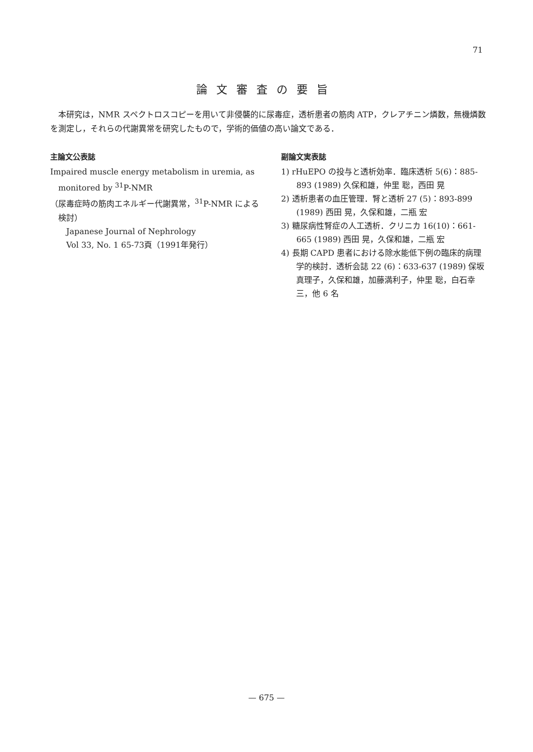71
論文審査の要旨
本研究は，NMR スペクトロスコピーを用いて非侵襲的に尿毒症，透析患者の筋肉 ATP，クレアチニン燐数，無機燐数を測定し，それらの代謝異常を研究したもので，学術的価値の高い論文である．
主論文公表誌
Impaired muscle energy metabolism in uremia, as monitored by <sup>31</sup>P-NMR
（尿毒症時の筋肉エネルギー代謝異常，<sup>31</sup>P-NMR による検討）
Japanese Journal of Nephrology
Vol 33, No. 1 65-73頁（1991年発行）
副論文実表誌
1) rHuEPO の投与と透析効率．臨床透析 5(6)：885-893 (1989) 久保和雄，仲里 聡，西田 晃
2) 透析患者の血圧管理．腎と透析 27 (5)：893-899 (1989) 西田 晃，久保和雄，二瓶 宏
3) 糖尿病性腎症の人工透析．クリニカ 16(10)：661-665 (1989) 西田 晃，久保和雄，二瓶 宏
4) 長期 CAPD 患者における除水能低下例の臨床的病理学的検討．透析会誌 22 (6)：633-637 (1989) 保坂真理子，久保和雄，加藤満利子，仲里 聡，白石幸三，他 6 名
— 675 —